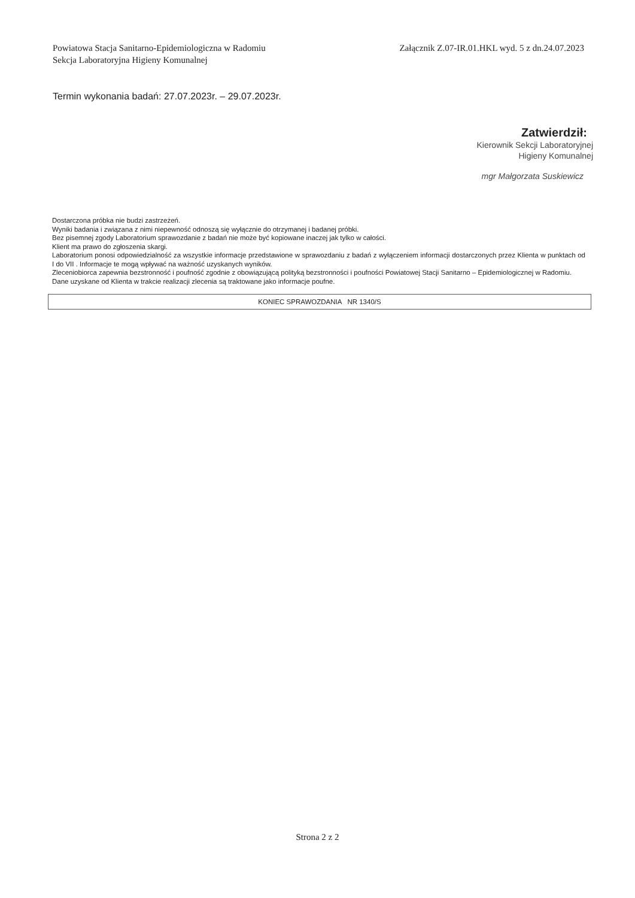Powiatowa Stacja Sanitarno-Epidemiologiczna w Radomiu
Sekcja Laboratoryjna Higieny Komunalnej
Załącznik Z.07-IR.01.HKL wyd. 5 z dn.24.07.2023
Termin wykonania badań: 27.07.2023r. – 29.07.2023r.
Zatwierdził:
Kierownik Sekcji Laboratoryjnej
Higieny Komunalnej
mgr Małgorzata Suskiewicz
Dostarczona próbka nie budzi zastrzeżeń.
Wyniki badania i związana z nimi niepewność odnoszą się wyłącznie do otrzymanej i badanej próbki.
Bez pisemnej zgody Laboratorium sprawozdanie z badań nie może być kopiowane inaczej jak tylko w całości.
Klient ma prawo do zgłoszenia skargi.
Laboratorium ponosi odpowiedzialność za wszystkie informacje przedstawione w sprawozdaniu z badań z wyłączeniem informacji dostarczonych przez Klienta w punktach od I do VII . Informacje te mogą wpływać na ważność uzyskanych wyników.
Zleceniobiorca zapewnia bezstronność i poufność zgodnie z obowiązującą polityką bezstronności i poufności Powiatowej Stacji Sanitarno – Epidemiologicznej w Radomiu.
Dane uzyskane od Klienta w trakcie realizacji zlecenia są traktowane jako informacje poufne.
KONIEC SPRAWOZDANIA NR 1340/S
Strona 2 z 2